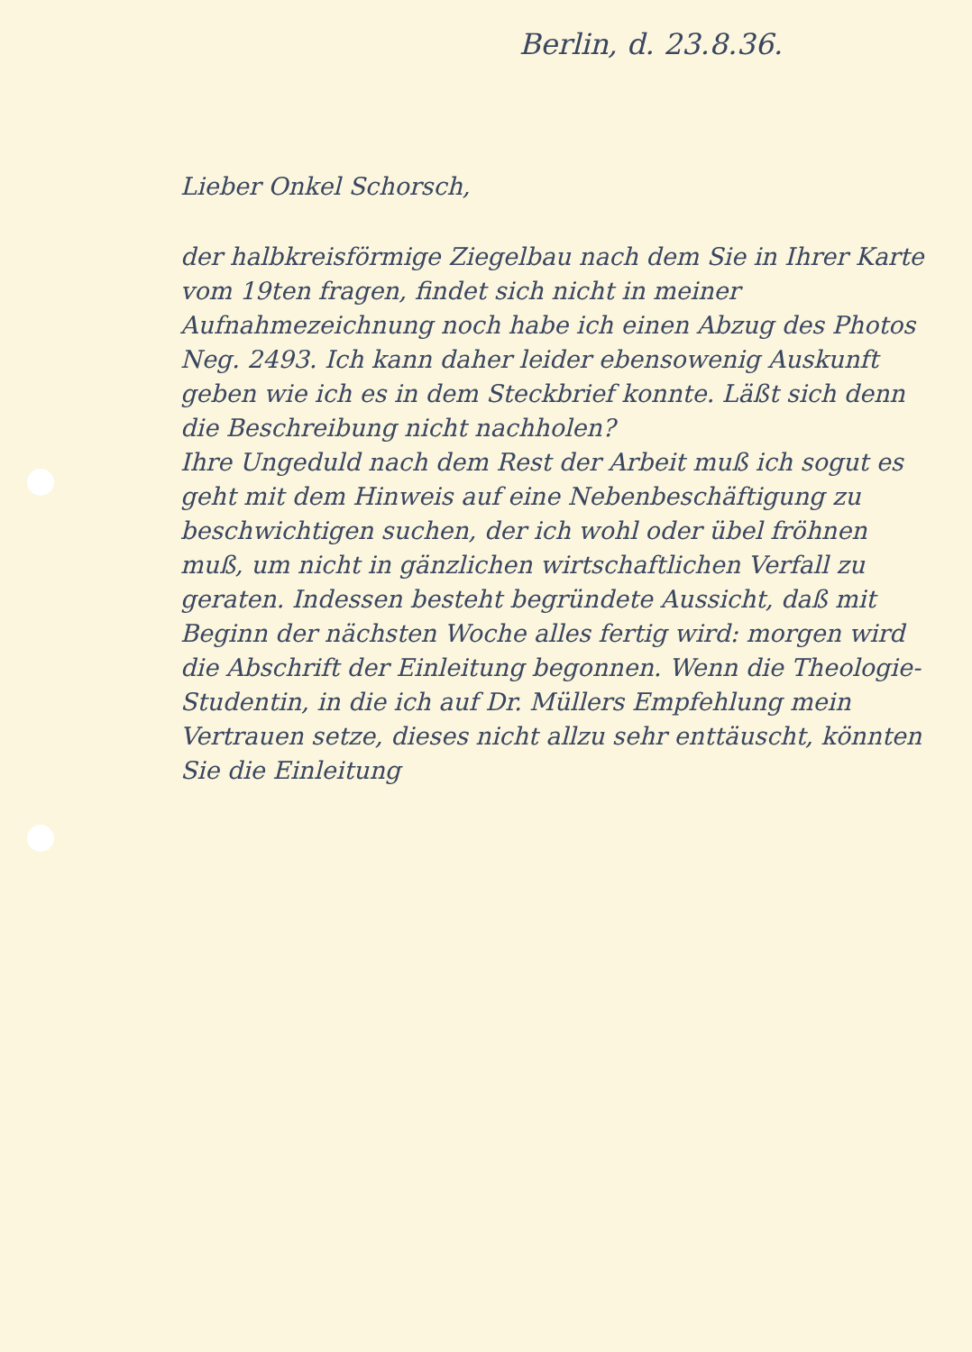Berlin, d. 23.8.36.
Lieber Onkel Schorsch,
der halbkreisförmige Ziegelbau nach dem Sie in Ihrer Karte vom 19ten fragen, findet sich nicht in meiner Aufnahmezeichnung noch habe ich einen Abzug des Photos Neg. 2493. Ich kann daher leider ebensowenig Auskunft geben wie ich es in dem Steckbrief konnte. Läßt sich denn die Beschreibung nicht nachholen?
Ihre Ungeduld nach dem Rest der Arbeit muß ich sogut es geht mit dem Hinweis auf eine Nebenbeschäftigung zu beschwichtigen suchen, der ich wohl oder übel fröhnen muß, um nicht in gänzlichen wirtschaftlichen Verfall zu geraten. Indessen besteht begründete Aussicht, daß mit Beginn der nächsten Woche alles fertig wird: morgen wird die Abschrift der Einleitung begonnen. Wenn die Theologie-Studentin, in die ich auf Dr. Müllers Empfehlung mein Vertrauen setze, dieses nicht allzu sehr enttäuscht, könnten Sie die Einleitung